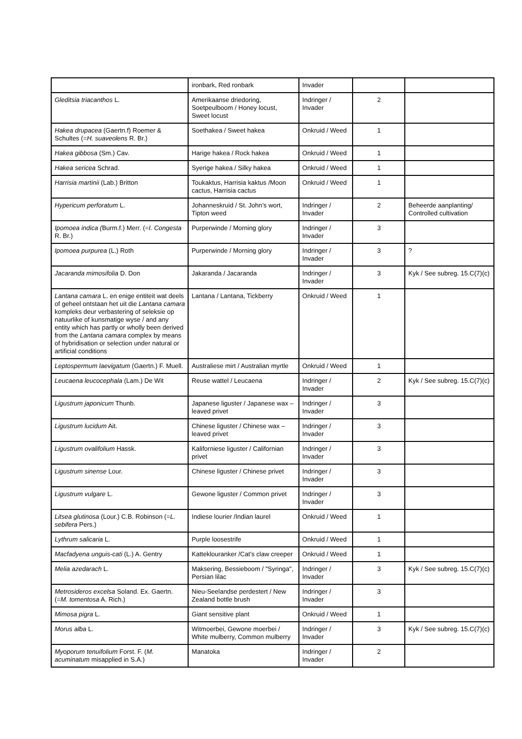| | ironbark, Red ronbark | Invader | | |
| Gleditsia triacanthos L. | Amerikaanse driedoring, Soetpeulboom / Honey locust, Sweet locust | Indringer / Invader | 2 | |
| Hakea drupacea (Gaertn.f) Roemer & Schultes (= H. suaveolens R. Br.) | Soethakea / Sweet hakea | Onkruid / Weed | 1 | |
| Hakea gibbosa (Sm.) Cav. | Harige hakea / Rock hakea | Onkruid / Weed | 1 | |
| Hakea sericea Schrad. | Syerige hakea / Silky hakea | Onkruid / Weed | 1 | |
| Harrisia martinii (Lab.) Britton | Toukaktus, Harrisia kaktus /Moon cactus, Harrisia cactus | Onkruid / Weed | 1 | |
| Hypericum perforatum L. | Johanneskruid / St. John’s wort, Tipton weed | Indringer / Invader | 2 | Beheerde aanplanting/ Controlled cultivation |
| Ipomoea indica ( Burm.f.) Merr. (= I. Congesta R. Br.) | Purperwinde / Morning glory | Indringer / Invader | 3 | |
| Ipomoea purpurea (L.) Roth | Purperwinde / Morning glory | Indringer / Invader | 3 | ? |
| Jacaranda mimosifolia D. Don | Jakaranda / Jacaranda | Indringer / Invader | 3 | Kyk / See subreg. 15.C(7)(c) |
| Lantana camara L. en enige entiteit wat deels of geheel ontstaan het uit die Lantana camara kompleks deur verbastering of seleksie op natuurlike of kunsmatige wyse / and any entity which has partly or wholly been derived from the Lantana camara complex by means of hybridisation or selection under natural or artificial conditions | Lantana / Lantana, Tickberry | Onkruid / Weed | 1 | |
| Leptospermum laevigatum (Gaertn.) F. Muell. | Australiese mirt / Australian myrtle | Onkruid / Weed | 1 | |
| Leucaena leucocephala (Lam.) De Wit | Reuse wattel / Leucaena | Indringer / Invader | 2 | Kyk / See subreg. 15.C(7)(c) |
| Ligustrum japonicum Thunb. | Japanese liguster / Japanese wax – leaved privet | Indringer / Invader | 3 | |
| Ligustrum lucidum Ait. | Chinese liguster / Chinese wax – leaved privet | Indringer / Invader | 3 | |
| Ligustrum ovalifolium Hassk. | Kaliforniese liguster / Californian privet | Indringer / Invader | 3 | |
| Ligustrum sinense Lour. | Chinese liguster / Chinese privet | Indringer / Invader | 3 | |
| Ligustrum vulgare L. | Gewone liguster / Common privet | Indringer / Invader | 3 | |
| Litsea glutinosa (Lour.) C.B. Robinson (= L. sebifera Pers.) | Indiese lourier /Indian laurel | Onkruid / Weed | 1 | |
| Lythrum salicaria L. | Purple loosestrife | Onkruid / Weed | 1 | |
| Macfadyena unguis-cati (L.) A. Gentry | Katteklouranker /Cat’s claw creeper | Onkruid / Weed | 1 | |
| Melia azedarach L. | Maksering, Bessieboom / "Syringa", Persian lilac | Indringer / Invader | 3 | Kyk / See subreg. 15.C(7)(c) |
| Metrosideros excelsa Soland. Ex. Gaertn. (= M. tomentosa A. Rich.) | Nieu-Seelandse perdestert / New Zealand bottle brush | Indringer / Invader | 3 | |
| Mimosa pigra L. | Giant sensitive plant | Onkruid / Weed | 1 | |
| Morus alba L. | Witmoerbei, Gewone moerbei / White mulberry, Common mulberry | Indringer / Invader | 3 | Kyk / See subreg. 15.C(7)(c) |
| Myoporum tenuifolium Forst. F. ( M. acuminatum misapplied in S.A.) | Manatoka | Indringer / Invader | 2 | |